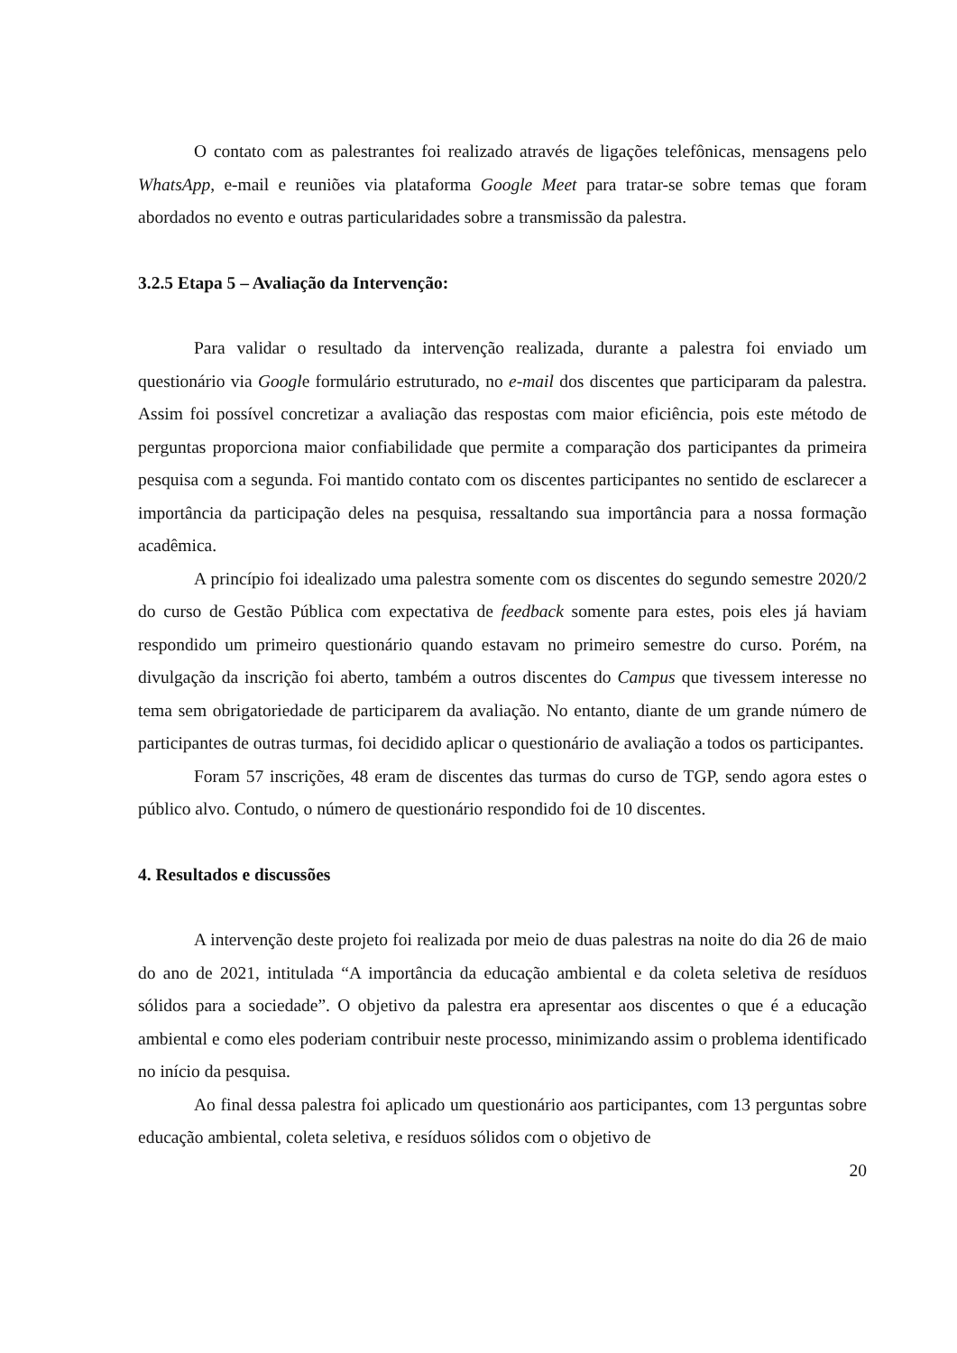O contato com as palestrantes foi realizado através de ligações telefônicas, mensagens pelo WhatsApp, e-mail e reuniões via plataforma Google Meet para tratar-se sobre temas que foram abordados no evento e outras particularidades sobre a transmissão da palestra.
3.2.5 Etapa 5 – Avaliação da Intervenção:
Para validar o resultado da intervenção realizada, durante a palestra foi enviado um questionário via Google formulário estruturado, no e-mail dos discentes que participaram da palestra. Assim foi possível concretizar a avaliação das respostas com maior eficiência, pois este método de perguntas proporciona maior confiabilidade que permite a comparação dos participantes da primeira pesquisa com a segunda. Foi mantido contato com os discentes participantes no sentido de esclarecer a importância da participação deles na pesquisa, ressaltando sua importância para a nossa formação acadêmica.
A princípio foi idealizado uma palestra somente com os discentes do segundo semestre 2020/2 do curso de Gestão Pública com expectativa de feedback somente para estes, pois eles já haviam respondido um primeiro questionário quando estavam no primeiro semestre do curso. Porém, na divulgação da inscrição foi aberto, também a outros discentes do Campus que tivessem interesse no tema sem obrigatoriedade de participarem da avaliação. No entanto, diante de um grande número de participantes de outras turmas, foi decidido aplicar o questionário de avaliação a todos os participantes.
Foram 57 inscrições, 48 eram de discentes das turmas do curso de TGP, sendo agora estes o público alvo. Contudo, o número de questionário respondido foi de 10 discentes.
4. Resultados e discussões
A intervenção deste projeto foi realizada por meio de duas palestras na noite do dia 26 de maio do ano de 2021, intitulada “A importância da educação ambiental e da coleta seletiva de resíduos sólidos para a sociedade”. O objetivo da palestra era apresentar aos discentes o que é a educação ambiental e como eles poderiam contribuir neste processo, minimizando assim o problema identificado no início da pesquisa.
Ao final dessa palestra foi aplicado um questionário aos participantes, com 13 perguntas sobre educação ambiental, coleta seletiva, e resíduos sólidos com o objetivo de
20